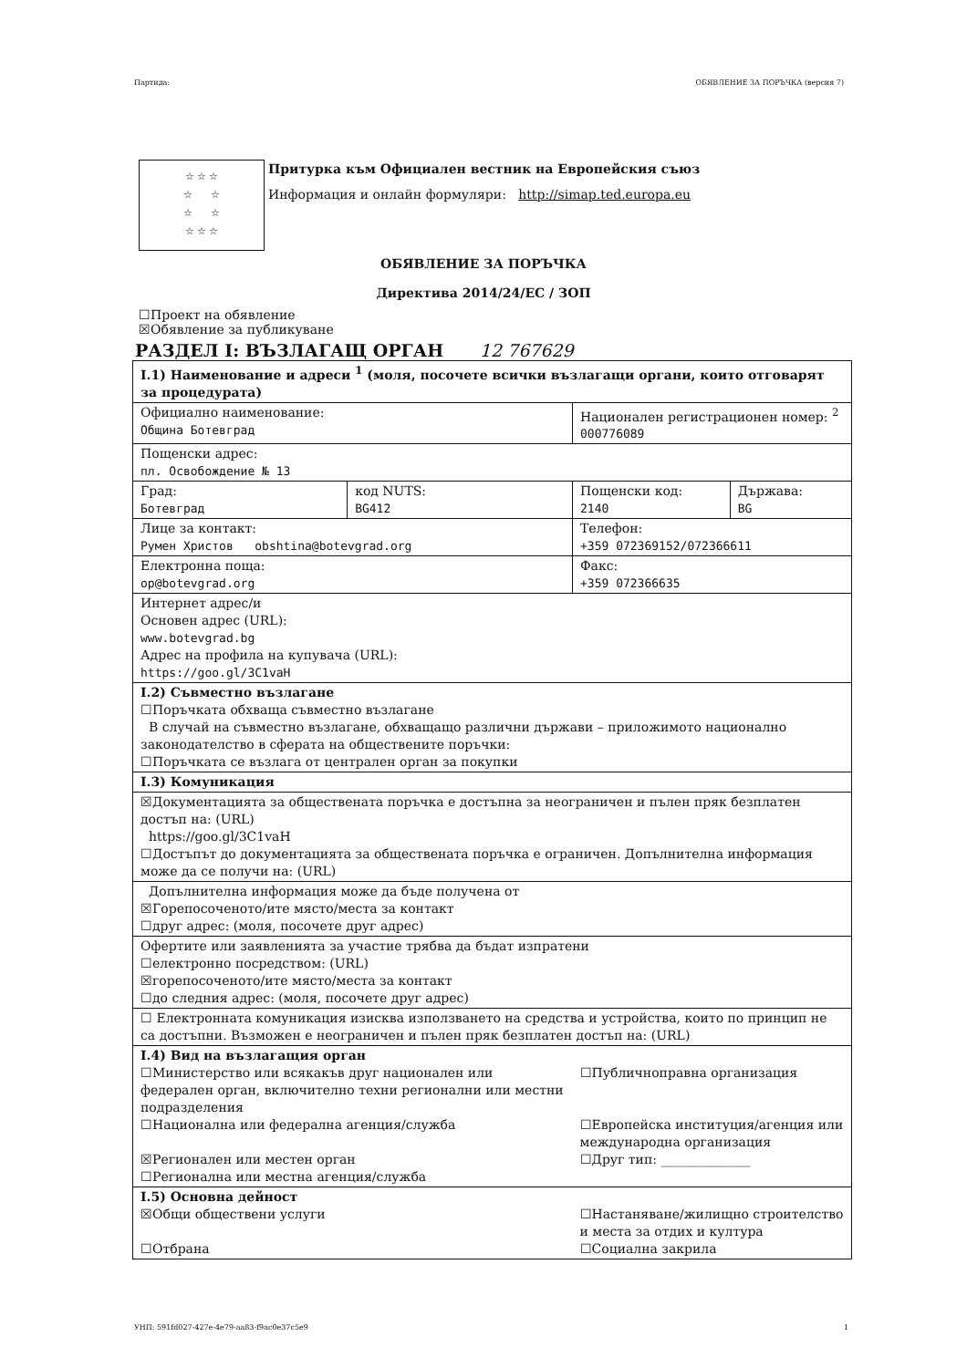Партида: ОБЯВЛЕНИЕ ЗА ПОРЪЧКА (версия 7)
☆ ☆ ☆
☆ ☆
☆ ☆
☆ ☆ ☆
Притурка към Официален вестник на Европейския съюз
Информация и онлайн формуляри: http://simap.ted.europa.eu
ОБЯВЛЕНИЕ ЗА ПОРЪЧКА
Директива 2014/24/ЕС / ЗОП
☐Проект на обявление
☒Обявление за публикуване
РАЗДЕЛ I: ВЪЗЛАГАЩ ОРГАН 12 767629
| I.1) Наименование и адреси <sup>1</sup> (моля, посочете всички възлагащи органи, които отговарят за процедурата) | | | |
| Официално наименование: Община Ботевград | | Национален регистрационен номер: <sup>2</sup> 000776089 | |
| Пощенски адрес: пл. Освобождение № 13 | | | |
| Град: Ботевград | код NUTS: BG412 | Пощенски код: 2140 | Държава: BG |
| Лице за контакт: Румен Христов obshtina@botevgrad.org | | Телефон: +359 072369152/072366611 | |
| Електронна поща: op@botevgrad.org | | Факс: +359 072366635 | |
| Интернет адрес/и Основен адрес (URL): www.botevgrad.bg Адрес на профила на купувача (URL): https://goo.gl/3C1vaH | | | |
| I.2) Съвместно възлагане ☐Поръчката обхваща съвместно възлагане В случай на съвместно възлагане, обхващащо различни държави – приложимото национално законодателство в сферата на обществените поръчки: ☐Поръчката се възлага от централен орган за покупки | | | |
| I.3) Комуникация | | | |
| ☒Документацията за обществената поръчка е достъпна за неограничен и пълен пряк безплатен достъп на: (URL) https://goo.gl/3C1vaH ☐Достъпът до документацията за обществената поръчка е ограничен. Допълнителна информация може да се получи на: (URL) | | | |
| Допълнителна информация може да бъде получена от ☒Горепосоченото/ите място/места за контакт ☐друг адрес: (моля, посочете друг адрес) | | | |
| Офертите или заявленията за участие трябва да бъдат изпратени ☐електронно посредством: (URL) ☒горепосоченото/ите място/места за контакт ☐до следния адрес: (моля, посочете друг адрес) | | | |
| ☐ Електронната комуникация изисква използването на средства и устройства, които по принцип не са достъпни. Възможен е неограничен и пълен пряк безплатен достъп на: (URL) | | | |
| I.4) Вид на възлагащия орган ☐Министерство или всякакъв друг национален или федерален орган, включително техни регионални или местни подразделения ☐Национална или федерална агенция/служба ☒Регионален или местен орган ☐Регионална или местна агенция/служба | | ☐Публичноправна организация ☐Европейска институция/агенция или международна организация ☐Друг тип: ______________ | |
| I.5) Основна дейност ☒Общи обществени услуги ☐Отбрана | | ☐Настаняване/жилищно строителство и места за отдих и култура ☐Социална закрила | |
УНП: 591fd027-427e-4e79-aa83-f9ac0e37c5e9 1